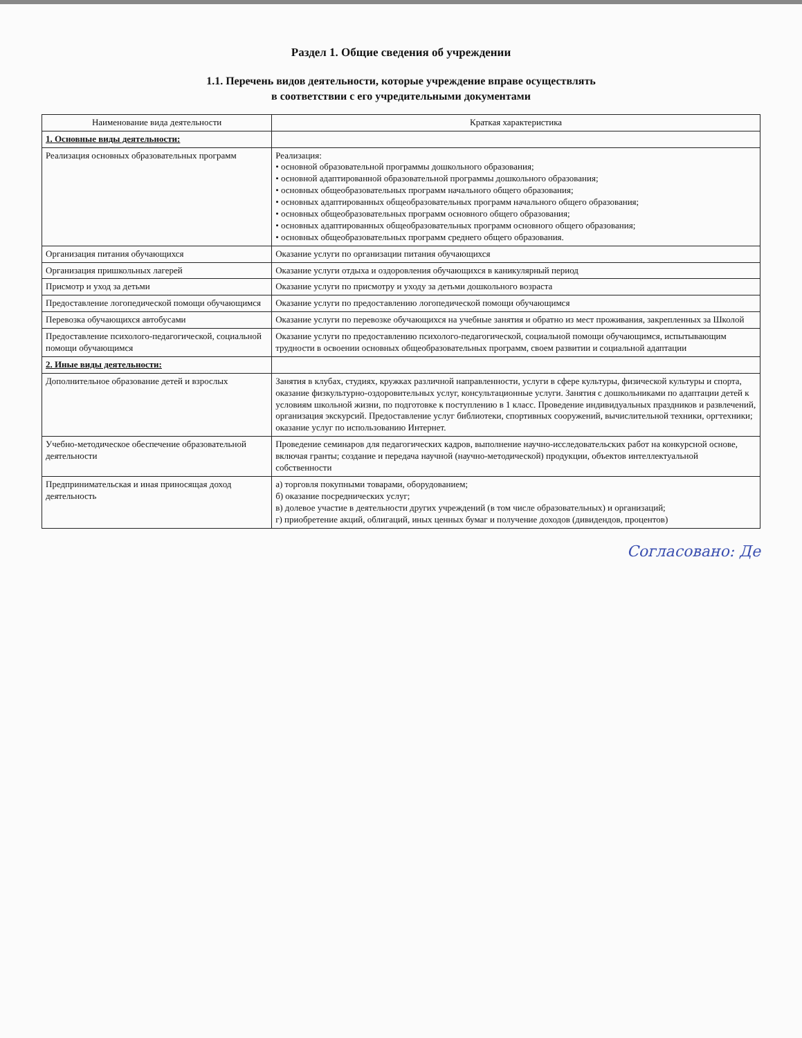Раздел 1. Общие сведения об учреждении
1.1. Перечень видов деятельности, которые учреждение вправе осуществлять
в соответствии с его учредительными документами
| Наименование вида деятельности | Краткая характеристика |
| --- | --- |
| 1. Основные виды деятельности: | |
| Реализация основных образовательных программ | Реализация: • основной образовательной программы дошкольного образования; • основной адаптированной образовательной программы дошкольного образования; • основных общеобразовательных программ начального общего образования; • основных адаптированных общеобразовательных программ начального общего образования; • основных общеобразовательных программ основного общего образования; • основных адаптированных общеобразовательных программ основного общего образования; • основных общеобразовательных программ среднего общего образования. |
| Организация питания обучающихся | Оказание услуги по организации питания обучающихся |
| Организация пришкольных лагерей | Оказание услуги отдыха и оздоровления обучающихся в каникулярный период |
| Присмотр и уход за детьми | Оказание услуги по присмотру и уходу за детьми дошкольного возраста |
| Предоставление логопедической помощи обучающимся | Оказание услуги по предоставлению логопедической помощи обучающимся |
| Перевозка обучающихся автобусами | Оказание услуги по перевозке обучающихся на учебные занятия и обратно из мест проживания, закрепленных за Школой |
| Предоставление психолого-педагогической, социальной помощи обучающимся | Оказание услуги по предоставлению психолого-педагогической, социальной помощи обучающимся, испытывающим трудности в освоении основных общеобразовательных программ, своем развитии и социальной адаптации |
| 2. Иные виды деятельности: | |
| Дополнительное образование детей и взрослых | Занятия в клубах, студиях, кружках различной направленности, услуги в сфере культуры, физической культуры и спорта, оказание физкультурно-оздоровительных услуг, консультационные услуги. Занятия с дошкольниками по адаптации детей к условиям школьной жизни, по подготовке к поступлению в 1 класс. Проведение индивидуальных праздников и развлечений, организация экскурсий. Предоставление услуг библиотеки, спортивных сооружений, вычислительной техники, оргтехники; оказание услуг по использованию Интернет. |
| Учебно-методическое обеспечение образовательной деятельности | Проведение семинаров для педагогических кадров, выполнение научно-исследовательских работ на конкурсной основе, включая гранты; создание и передача научной (научно-методической) продукции, объектов интеллектуальной собственности |
| Предпринимательская и иная приносящая доход деятельность | а) торговля покупными товарами, оборудованием; б) оказание посреднических услуг; в) долевое участие в деятельности других учреждений (в том числе образовательных) и организаций; г) приобретение акций, облигаций, иных ценных бумаг и получение доходов (дивидендов, процентов) |
Согласовано: Де